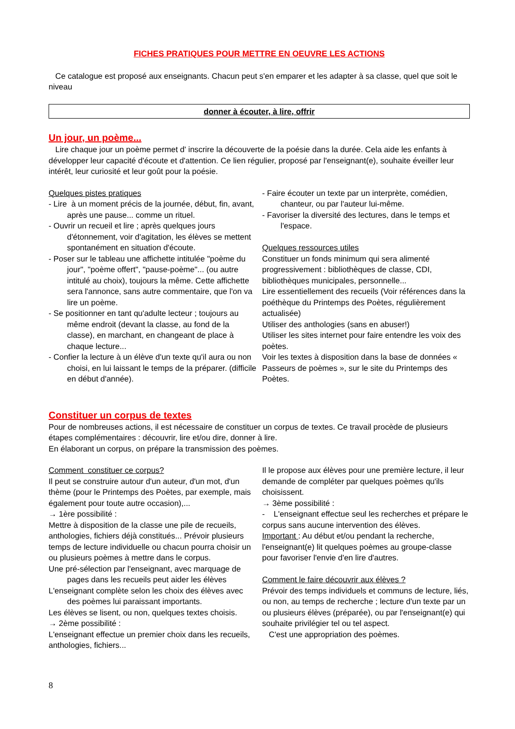FICHES PRATIQUES POUR METTRE EN OEUVRE LES ACTIONS
Ce catalogue est proposé aux enseignants. Chacun peut s'en emparer et les adapter à sa classe, quel que soit le niveau
donner à écouter, à lire, offrir
Un jour, un poème...
Lire chaque jour un poème permet d' inscrire la découverte de la poésie dans la durée. Cela aide les enfants à développer leur capacité d'écoute et d'attention. Ce lien régulier, proposé par l'enseignant(e), souhaite éveiller leur intérêt, leur curiosité et leur goût pour la poésie.
Quelques pistes pratiques
- Lire à un moment précis de la journée, début, fin, avant, après une pause... comme un rituel.
- Ouvrir un recueil et lire ; après quelques jours d'étonnement, voir d'agitation, les élèves se mettent spontanément en situation d'écoute.
- Poser sur le tableau une affichette intitulée "poème du jour", "poème offert", "pause-poème"... (ou autre intitulé au choix), toujours la même. Cette affichette sera l'annonce, sans autre commentaire, que l'on va lire un poème.
- Se positionner en tant qu'adulte lecteur ; toujours au même endroit (devant la classe, au fond de la classe), en marchant, en changeant de place à chaque lecture...
- Confier la lecture à un élève d'un texte qu'il aura ou non choisi, en lui laissant le temps de la préparer. (difficile en début d'année).
- Faire écouter un texte par un interprète, comédien, chanteur, ou par l'auteur lui-même.
- Favoriser la diversité des lectures, dans le temps et l'espace.
Quelques ressources utiles
Constituer un fonds minimum qui sera alimenté progressivement : bibliothèques de classe, CDI, bibliothèques municipales, personnelle...
Lire essentiellement des recueils (Voir références dans la poéthèque du Printemps des Poètes, régulièrement actualisée)
Utiliser des anthologies (sans en abuser!)
Utiliser les sites internet pour faire entendre les voix des poètes.
Voir les textes à disposition dans la base de données « Passeurs de poèmes », sur le site du Printemps des Poètes.
Constituer un corpus de textes
Pour de nombreuses actions, il est nécessaire de constituer un corpus de textes. Ce travail procède de plusieurs étapes complémentaires : découvrir, lire et/ou dire, donner à lire.
En élaborant un corpus, on prépare la transmission des poèmes.
Comment constituer ce corpus?
Il peut se construire autour d'un auteur, d'un mot, d'un thème (pour le Printemps des Poètes, par exemple, mais également pour toute autre occasion),...
→ 1ère possibilité :
Mettre à disposition de la classe une pile de recueils, anthologies, fichiers déjà constitués... Prévoir plusieurs temps de lecture individuelle ou chacun pourra choisir un ou plusieurs poèmes à mettre dans le corpus.
Une pré-sélection par l'enseignant, avec marquage de pages dans les recueils peut aider les élèves
L'enseignant complète selon les choix des élèves avec des poèmes lui paraissant importants.
Les élèves se lisent, ou non, quelques textes choisis.
→ 2ème possibilité :
L'enseignant effectue un premier choix dans les recueils, anthologies, fichiers...
Il le propose aux élèves pour une première lecture, il leur demande de compléter par quelques poèmes qu'ils choisissent.
→ 3ème possibilité :
- L'enseignant effectue seul les recherches et prépare le corpus sans aucune intervention des élèves.
Important : Au début et/ou pendant la recherche, l'enseignant(e) lit quelques poèmes au groupe-classe pour favoriser l'envie d'en lire d'autres.
Comment le faire découvrir aux élèves ?
Prévoir des temps individuels et communs de lecture, liés, ou non, au temps de recherche ; lecture d'un texte par un ou plusieurs élèves (préparée), ou par l'enseignant(e) qui souhaite privilégier tel ou tel aspect.
C'est une appropriation des poèmes.
8